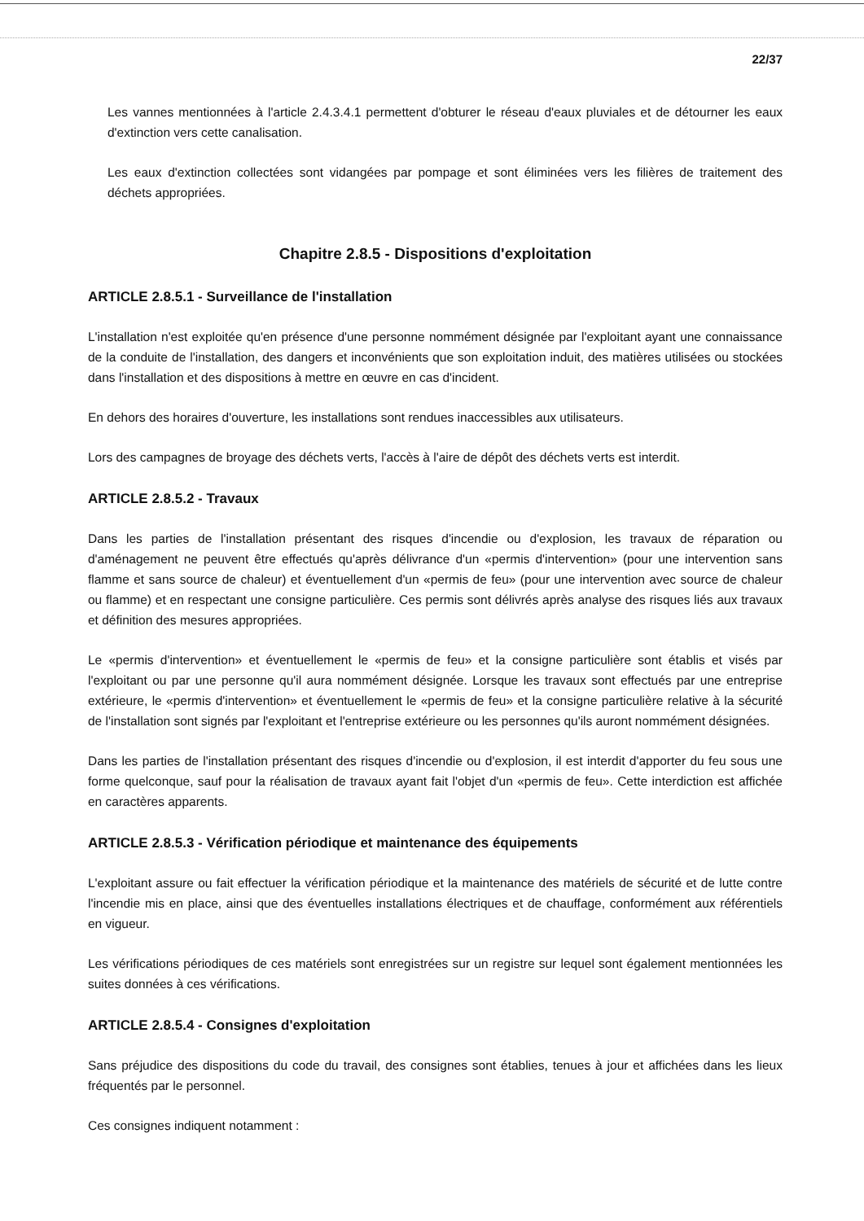22/37
Les vannes mentionnées à l'article 2.4.3.4.1 permettent d'obturer le réseau d'eaux pluviales et de détourner les eaux d'extinction vers cette canalisation.
Les eaux d'extinction collectées sont vidangées par pompage et sont éliminées vers les filières de traitement des déchets appropriées.
Chapitre 2.8.5 - Dispositions d'exploitation
ARTICLE 2.8.5.1 - Surveillance de l'installation
L'installation n'est exploitée qu'en présence d'une personne nommément désignée par l'exploitant ayant une connaissance de la conduite de l'installation, des dangers et inconvénients que son exploitation induit, des matières utilisées ou stockées dans l'installation et des dispositions à mettre en œuvre en cas d'incident.
En dehors des horaires d'ouverture, les installations sont rendues inaccessibles aux utilisateurs.
Lors des campagnes de broyage des déchets verts, l'accès à l'aire de dépôt des déchets verts est interdit.
ARTICLE 2.8.5.2 - Travaux
Dans les parties de l'installation présentant des risques d'incendie ou d'explosion, les travaux de réparation ou d'aménagement ne peuvent être effectués qu'après délivrance d'un «permis d'intervention» (pour une intervention sans flamme et sans source de chaleur) et éventuellement d'un «permis de feu» (pour une intervention avec source de chaleur ou flamme) et en respectant une consigne particulière. Ces permis sont délivrés après analyse des risques liés aux travaux et définition des mesures appropriées.
Le «permis d'intervention» et éventuellement le «permis de feu» et la consigne particulière sont établis et visés par l'exploitant ou par une personne qu'il aura nommément désignée. Lorsque les travaux sont effectués par une entreprise extérieure, le «permis d'intervention» et éventuellement le «permis de feu» et la consigne particulière relative à la sécurité de l'installation sont signés par l'exploitant et l'entreprise extérieure ou les personnes qu'ils auront nommément désignées.
Dans les parties de l'installation présentant des risques d'incendie ou d'explosion, il est interdit d'apporter du feu sous une forme quelconque, sauf pour la réalisation de travaux ayant fait l'objet d'un «permis de feu». Cette interdiction est affichée en caractères apparents.
ARTICLE 2.8.5.3 - Vérification périodique et maintenance des équipements
L'exploitant assure ou fait effectuer la vérification périodique et la maintenance des matériels de sécurité et de lutte contre l'incendie mis en place, ainsi que des éventuelles installations électriques et de chauffage, conformément aux référentiels en vigueur.
Les vérifications périodiques de ces matériels sont enregistrées sur un registre sur lequel sont également mentionnées les suites données à ces vérifications.
ARTICLE 2.8.5.4 - Consignes d'exploitation
Sans préjudice des dispositions du code du travail, des consignes sont établies, tenues à jour et affichées dans les lieux fréquentés par le personnel.
Ces consignes indiquent notamment :